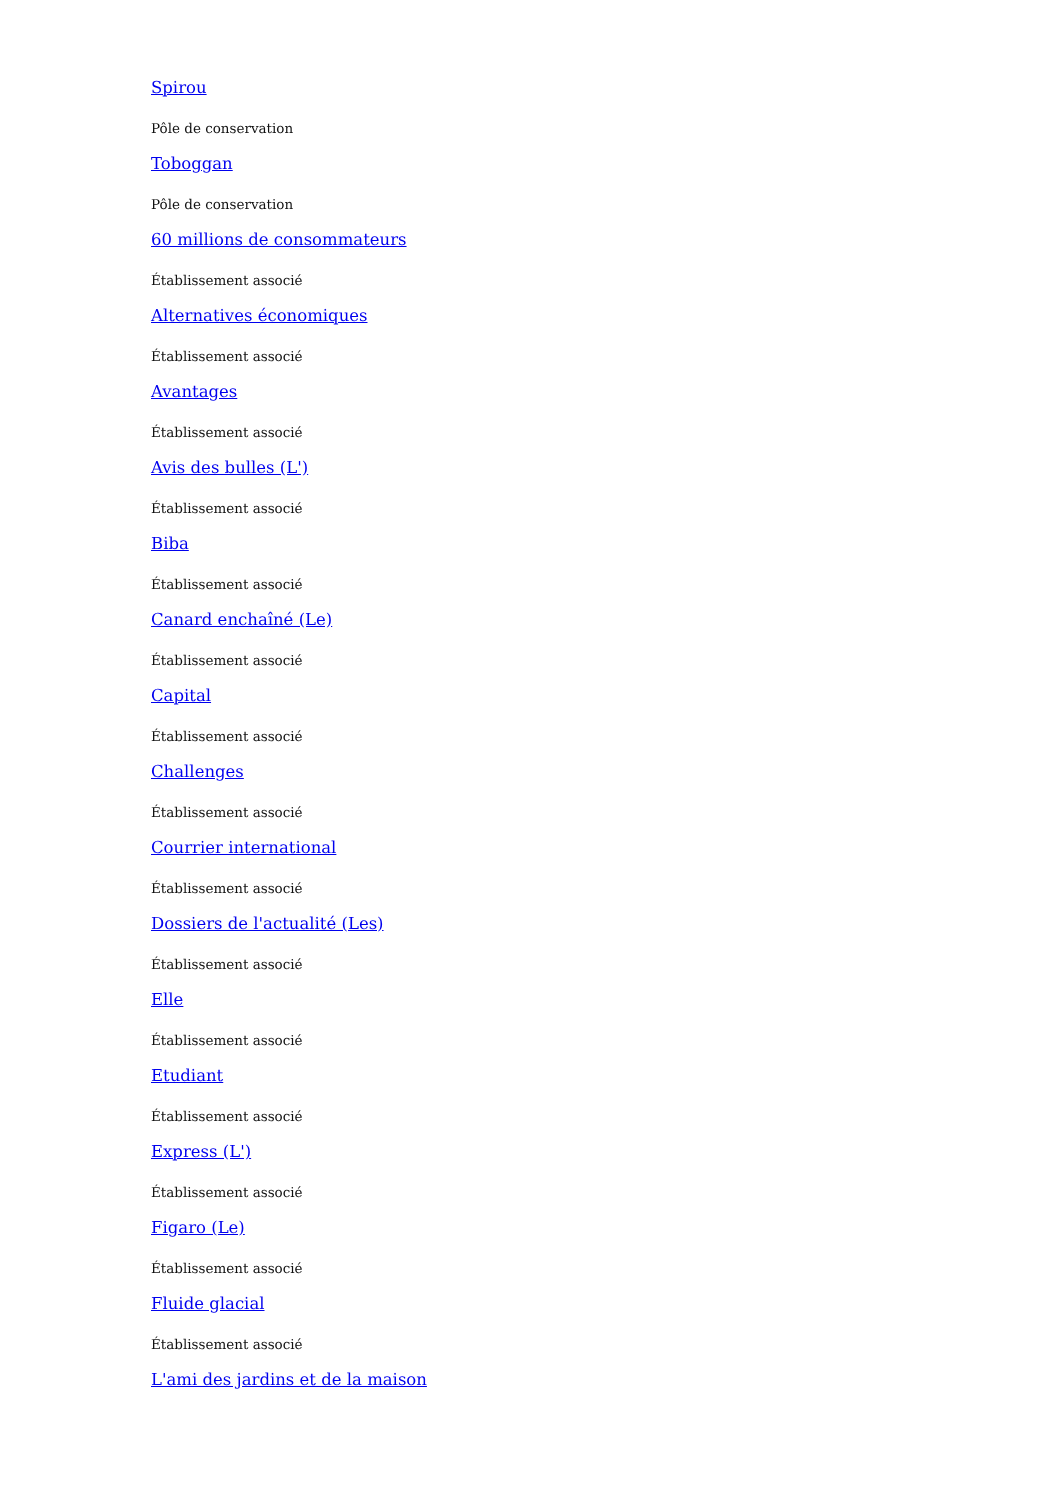Spirou
Pôle de conservation
Toboggan
Pôle de conservation
60 millions de consommateurs
Établissement associé
Alternatives économiques
Établissement associé
Avantages
Établissement associé
Avis des bulles (L')
Établissement associé
Biba
Établissement associé
Canard enchaîné (Le)
Établissement associé
Capital
Établissement associé
Challenges
Établissement associé
Courrier international
Établissement associé
Dossiers de l'actualité (Les)
Établissement associé
Elle
Établissement associé
Etudiant
Établissement associé
Express (L')
Établissement associé
Figaro (Le)
Établissement associé
Fluide glacial
Établissement associé
L'ami des jardins et de la maison